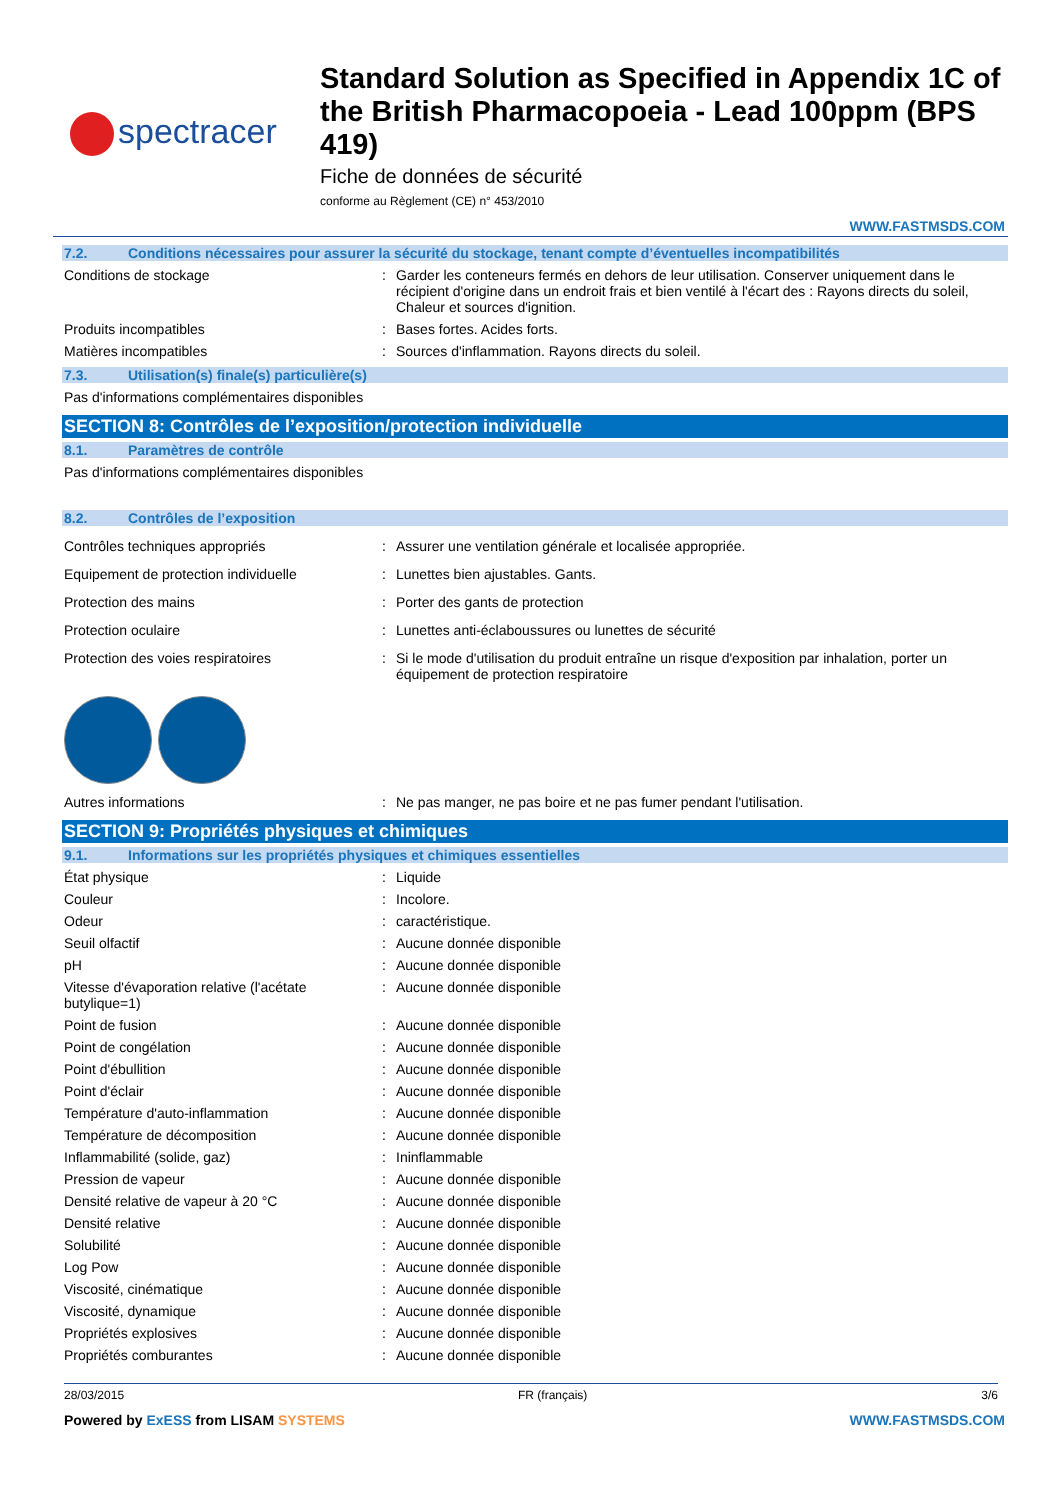spectracer
Standard Solution as Specified in Appendix 1C of the British Pharmacopoeia - Lead 100ppm (BPS 419)
Fiche de données de sécurité
conforme au Règlement (CE) n° 453/2010
WWW.FASTMSDS.COM
7.2. Conditions nécessaires pour assurer la sécurité du stockage, tenant compte d’éventuelles incompatibilités
Conditions de stockage : Garder les conteneurs fermés en dehors de leur utilisation. Conserver uniquement dans le récipient d'origine dans un endroit frais et bien ventilé à l'écart des : Rayons directs du soleil, Chaleur et sources d'ignition.
Produits incompatibles : Bases fortes. Acides forts.
Matières incompatibles : Sources d'inflammation. Rayons directs du soleil.
7.3. Utilisation(s) finale(s) particulière(s)
Pas d'informations complémentaires disponibles
SECTION 8: Contrôles de l’exposition/protection individuelle
8.1. Paramètres de contrôle
Pas d'informations complémentaires disponibles
8.2. Contrôles de l’exposition
Contrôles techniques appropriés : Assurer une ventilation générale et localisée appropriée.
Equipement de protection individuelle : Lunettes bien ajustables. Gants.
Protection des mains : Porter des gants de protection
Protection oculaire : Lunettes anti-éclaboussures ou lunettes de sécurité
Protection des voies respiratoires : Si le mode d'utilisation du produit entraîne un risque d'exposition par inhalation, porter un équipement de protection respiratoire
Autres informations : Ne pas manger, ne pas boire et ne pas fumer pendant l'utilisation.
SECTION 9: Propriétés physiques et chimiques
9.1. Informations sur les propriétés physiques et chimiques essentielles
État physique : Liquide
Couleur : Incolore.
Odeur : caractéristique.
Seuil olfactif : Aucune donnée disponible
pH : Aucune donnée disponible
Vitesse d'évaporation relative (l'acétate butylique=1)
: Aucune donnée disponible
Point de fusion : Aucune donnée disponible
Point de congélation : Aucune donnée disponible
Point d'ébullition : Aucune donnée disponible
Point d'éclair : Aucune donnée disponible
Température d'auto-inflammation : Aucune donnée disponible
Température de décomposition : Aucune donnée disponible
Inflammabilité (solide, gaz) : Ininflammable
Pression de vapeur : Aucune donnée disponible
Densité relative de vapeur à 20 °C : Aucune donnée disponible
Densité relative : Aucune donnée disponible
Solubilité : Aucune donnée disponible
Log Pow : Aucune donnée disponible
Viscosité, cinématique : Aucune donnée disponible
Viscosité, dynamique : Aucune donnée disponible
Propriétés explosives : Aucune donnée disponible
Propriétés comburantes : Aucune donnée disponible
28/03/2015 FR (français) 3/6
Powered by ExESS from LISAM SYSTEMS WWW.FASTMSDS.COM